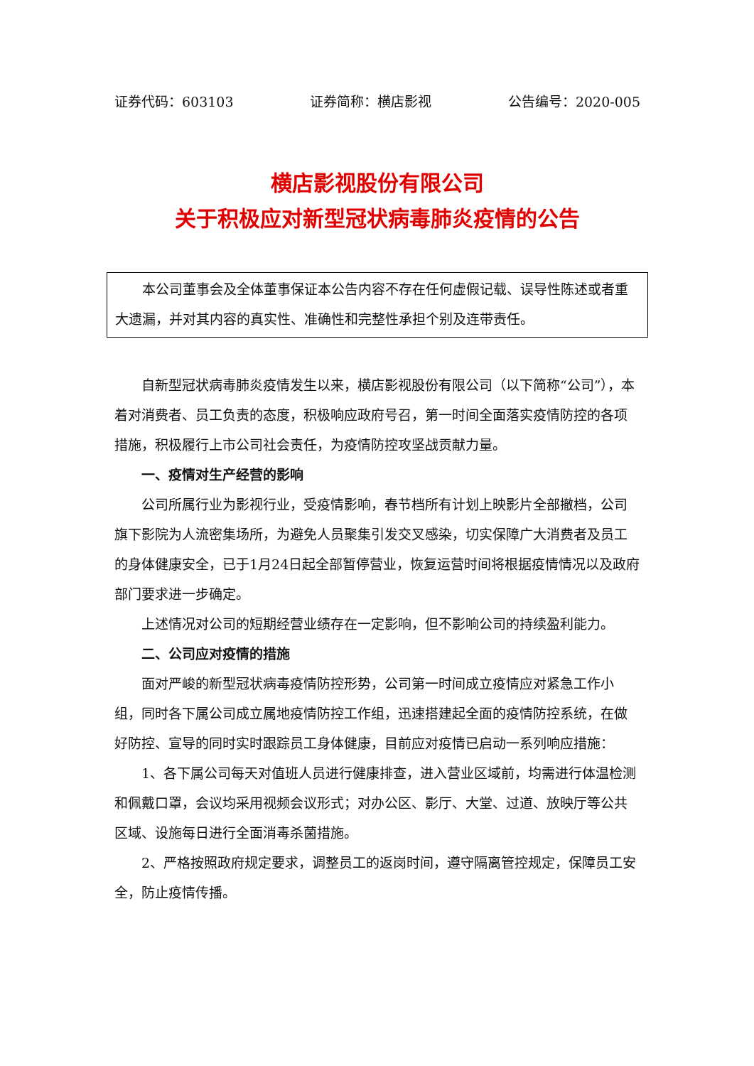证券代码：603103 证券简称：横店影视 公告编号：2020-005
横店影视股份有限公司
关于积极应对新型冠状病毒肺炎疫情的公告
本公司董事会及全体董事保证本公告内容不存在任何虚假记载、误导性陈述或者重大遗漏，并对其内容的真实性、准确性和完整性承担个别及连带责任。
自新型冠状病毒肺炎疫情发生以来，横店影视股份有限公司（以下简称“公司”），本着对消费者、员工负责的态度，积极响应政府号召，第一时间全面落实疫情防控的各项措施，积极履行上市公司社会责任，为疫情防控攻坚战贡献力量。
一、疫情对生产经营的影响
公司所属行业为影视行业，受疫情影响，春节档所有计划上映影片全部撤档，公司旗下影院为人流密集场所，为避免人员聚集引发交叉感染，切实保障广大消费者及员工的身体健康安全，已于1月24日起全部暂停营业，恢复运营时间将根据疫情情况以及政府部门要求进一步确定。
上述情况对公司的短期经营业绩存在一定影响，但不影响公司的持续盈利能力。
二、公司应对疫情的措施
面对严峻的新型冠状病毒疫情防控形势，公司第一时间成立疫情应对紧急工作小组，同时各下属公司成立属地疫情防控工作组，迅速搭建起全面的疫情防控系统，在做好防控、宣导的同时实时跟踪员工身体健康，目前应对疫情已启动一系列响应措施：
1、各下属公司每天对值班人员进行健康排查，进入营业区域前，均需进行体温检测和佩戴口罩，会议均采用视频会议形式；对办公区、影厅、大堂、过道、放映厅等公共区域、设施每日进行全面消毒杀菌措施。
2、严格按照政府规定要求，调整员工的返岗时间，遵守隔离管控规定，保障员工安全，防止疫情传播。